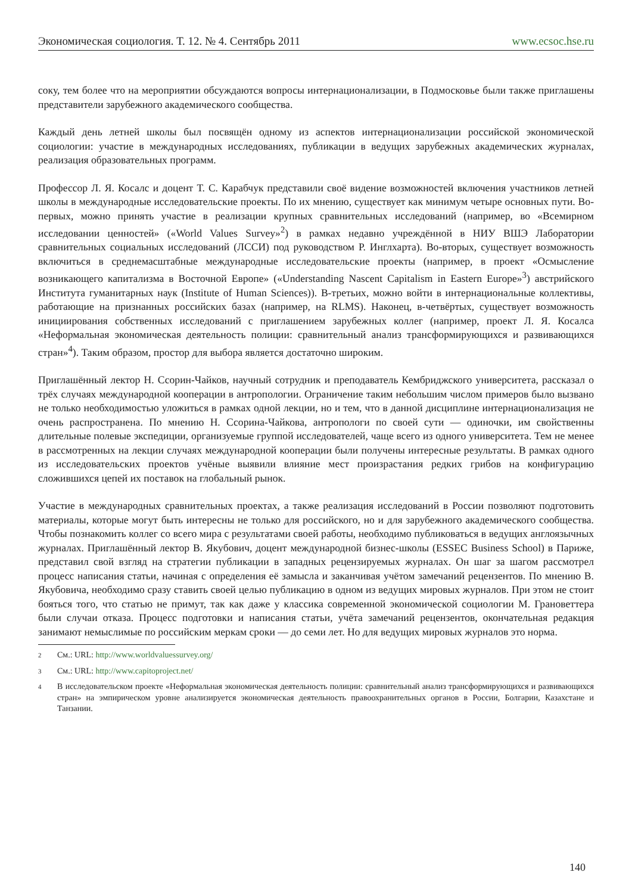Экономическая социология. Т. 12. № 4. Сентябрь 2011 www.ecsoc.hse.ru
соку, тем более что на мероприятии обсуждаются вопросы интернационализации, в Подмосковье были также приглашены представители зарубежного академического сообщества.
Каждый день летней школы был посвящён одному из аспектов интернационализации российской экономической социологии: участие в международных исследованиях, публикации в ведущих зарубежных академических журналах, реализация образовательных программ.
Профессор Л. Я. Косалс и доцент Т. С. Карабчук представили своё видение возможностей включения участников летней школы в международные исследовательские проекты. По их мнению, существует как минимум четыре основных пути. Во-первых, можно принять участие в реализации крупных сравнительных исследований (например, во «Всемирном исследовании ценностей» («World Values Survey»<sup>2</sup>) в рамках недавно учреждённой в НИУ ВШЭ Лаборатории сравнительных социальных исследований (ЛССИ) под руководством Р. Инглхарта). Во-вторых, существует возможность включиться в среднемасштабные международные исследовательские проекты (например, в проект «Осмысление возникающего капитализма в Восточной Европе» («Understanding Nascent Capitalism in Eastern Europe»<sup>3</sup>) австрийского Института гуманитарных наук (Institute of Human Sciences)). В-третьих, можно войти в интернациональные коллективы, работающие на признанных российских базах (например, на RLMS). Наконец, в-четвёртых, существует возможность инициирования собственных исследований с приглашением зарубежных коллег (например, проект Л. Я. Косалса «Неформальная экономическая деятельность полиции: сравнительный анализ трансформирующихся и развивающихся стран»<sup>4</sup>). Таким образом, простор для выбора является достаточно широким.
Приглашённый лектор Н. Ссорин-Чайков, научный сотрудник и преподаватель Кембриджского университета, рассказал о трёх случаях международной кооперации в антропологии. Ограничение таким небольшим числом примеров было вызвано не только необходимостью уложиться в рамках одной лекции, но и тем, что в данной дисциплине интернационализация не очень распространена. По мнению Н. Ссорина-Чайкова, антропологи по своей сути — одиночки, им свойственны длительные полевые экспедиции, организуемые группой исследователей, чаще всего из одного университета. Тем не менее в рассмотренных на лекции случаях международной кооперации были получены интересные результаты. В рамках одного из исследовательских проектов учёные выявили влияние мест произрастания редких грибов на конфигурацию сложившихся цепей их поставок на глобальный рынок.
Участие в международных сравнительных проектах, а также реализация исследований в России позволяют подготовить материалы, которые могут быть интересны не только для российского, но и для зарубежного академического сообщества. Чтобы познакомить коллег со всего мира с результатами своей работы, необходимо публиковаться в ведущих англоязычных журналах. Приглашённый лектор В. Якубович, доцент международной бизнес-школы (ESSEC Business School) в Париже, представил свой взгляд на стратегии публикации в западных рецензируемых журналах. Он шаг за шагом рассмотрел процесс написания статьи, начиная с определения её замысла и заканчивая учётом замечаний рецензентов. По мнению В. Якубовича, необходимо сразу ставить своей целью публикацию в одном из ведущих мировых журналов. При этом не стоит бояться того, что статью не примут, так как даже у классика современной экономической социологии М. Грановеттера были случаи отказа. Процесс подготовки и написания статьи, учёта замечаний рецензентов, окончательная редакция занимают немыслимые по российским меркам сроки — до семи лет. Но для ведущих мировых журналов это норма.
2 См.: URL: http://www.worldvaluessurvey.org/
3 См.: URL: http://www.capitoproject.net/
4 В исследовательском проекте «Неформальная экономическая деятельность полиции: сравнительный анализ трансформирующихся и развивающихся стран» на эмпирическом уровне анализируется экономическая деятельность правоохранительных органов в России, Болгарии, Казахстане и Танзании.
140